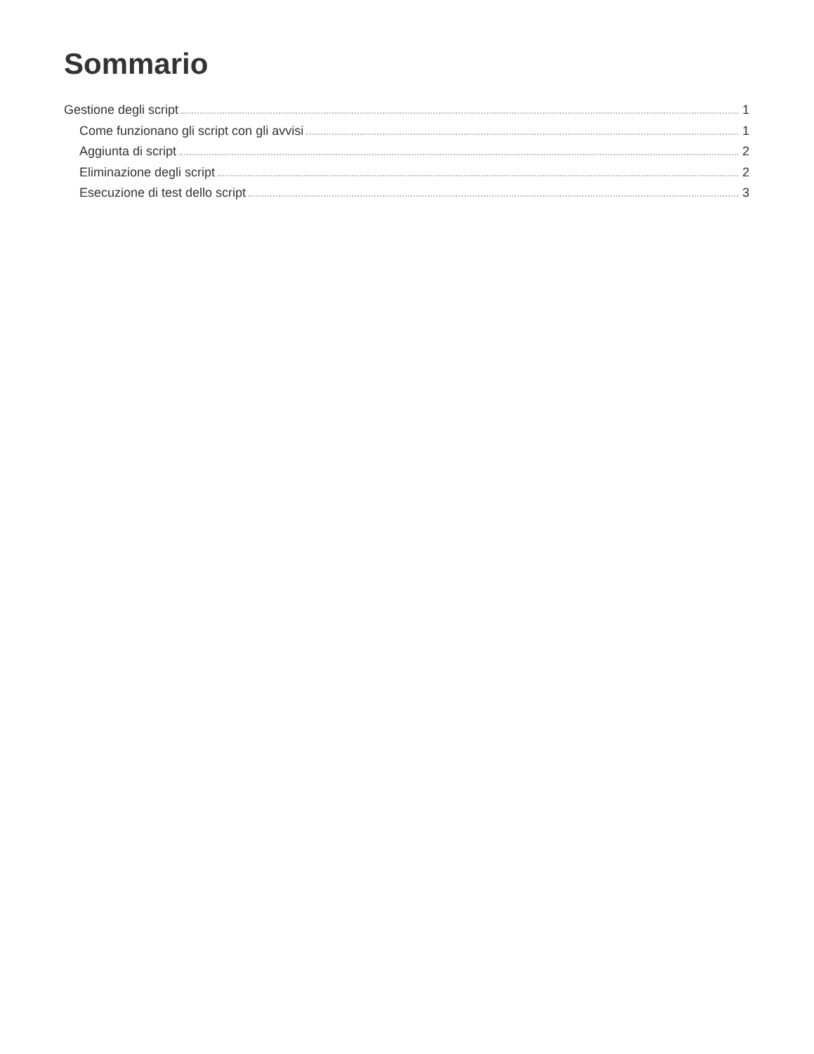Sommario
Gestione degli script 1
Come funzionano gli script con gli avvisi 1
Aggiunta di script 2
Eliminazione degli script 2
Esecuzione di test dello script 3